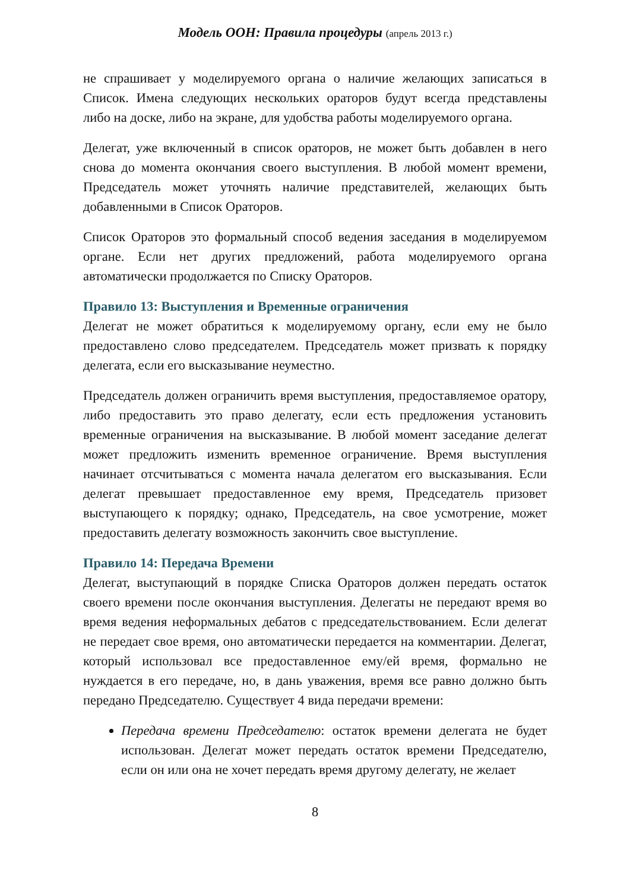Модель ООН: Правила процедуры (апрель 2013 г.)
не спрашивает у моделируемого органа о наличие желающих записаться в Список. Имена следующих нескольких ораторов будут всегда представлены либо на доске, либо на экране, для удобства работы моделируемого органа.
Делегат, уже включенный в список ораторов, не может быть добавлен в него снова до момента окончания своего выступления. В любой момент времени, Председатель может уточнять наличие представителей, желающих быть добавленными в Список Ораторов.
Список Ораторов это формальный способ ведения заседания в моделируемом органе. Если нет других предложений, работа моделируемого органа автоматически продолжается по Списку Ораторов.
Правило 13: Выступления и Временные ограничения
Делегат не может обратиться к моделируемому органу, если ему не было предоставлено слово председателем. Председатель может призвать к порядку делегата, если его высказывание неуместно.
Председатель должен ограничить время выступления, предоставляемое оратору, либо предоставить это право делегату, если есть предложения установить временные ограничения на высказывание. В любой момент заседание делегат может предложить изменить временное ограничение. Время выступления начинает отсчитываться с момента начала делегатом его высказывания. Если делегат превышает предоставленное ему время, Председатель призовет выступающего к порядку; однако, Председатель, на свое усмотрение, может предоставить делегату возможность закончить свое выступление.
Правило 14: Передача Времени
Делегат, выступающий в порядке Списка Ораторов должен передать остаток своего времени после окончания выступления. Делегаты не передают время во время ведения неформальных дебатов с председательствованием. Если делегат не передает свое время, оно автоматически передается на комментарии. Делегат, который использовал все предоставленное ему/ей время, формально не нуждается в его передаче, но, в дань уважения, время все равно должно быть передано Председателю. Существует 4 вида передачи времени:
Передача времени Председателю: остаток времени делегата не будет использован. Делегат может передать остаток времени Председателю, если он или она не хочет передать время другому делегату, не желает
8